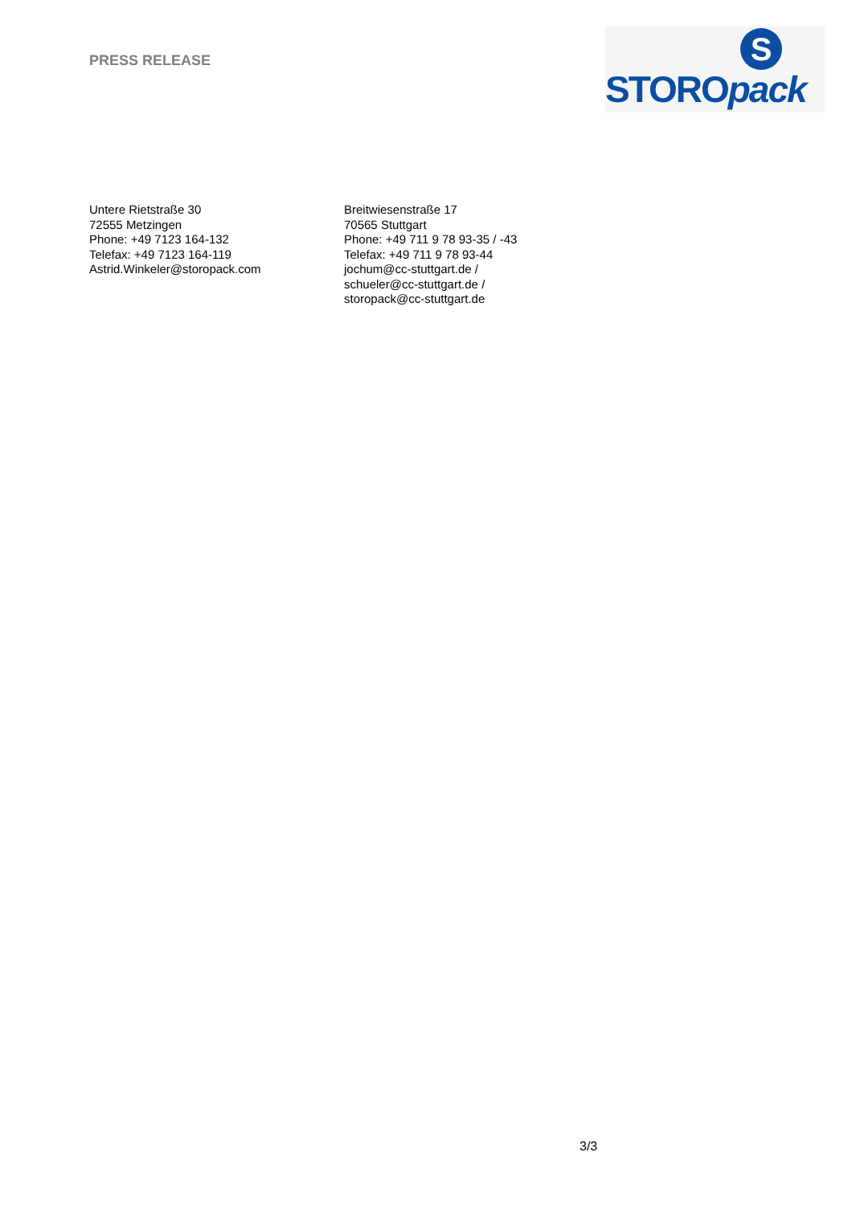PRESS RELEASE
S
STOROpack
Untere Rietstraße 30
72555 Metzingen
Phone: +49 7123 164-132
Telefax: +49 7123 164-119
Astrid.Winkeler@storopack.com
Breitwiesenstraße 17
70565 Stuttgart
Phone: +49 711 9 78 93-35 / -43
Telefax: +49 711 9 78 93-44
jochum@cc-stuttgart.de /
schueler@cc-stuttgart.de /
storopack@cc-stuttgart.de
3/3